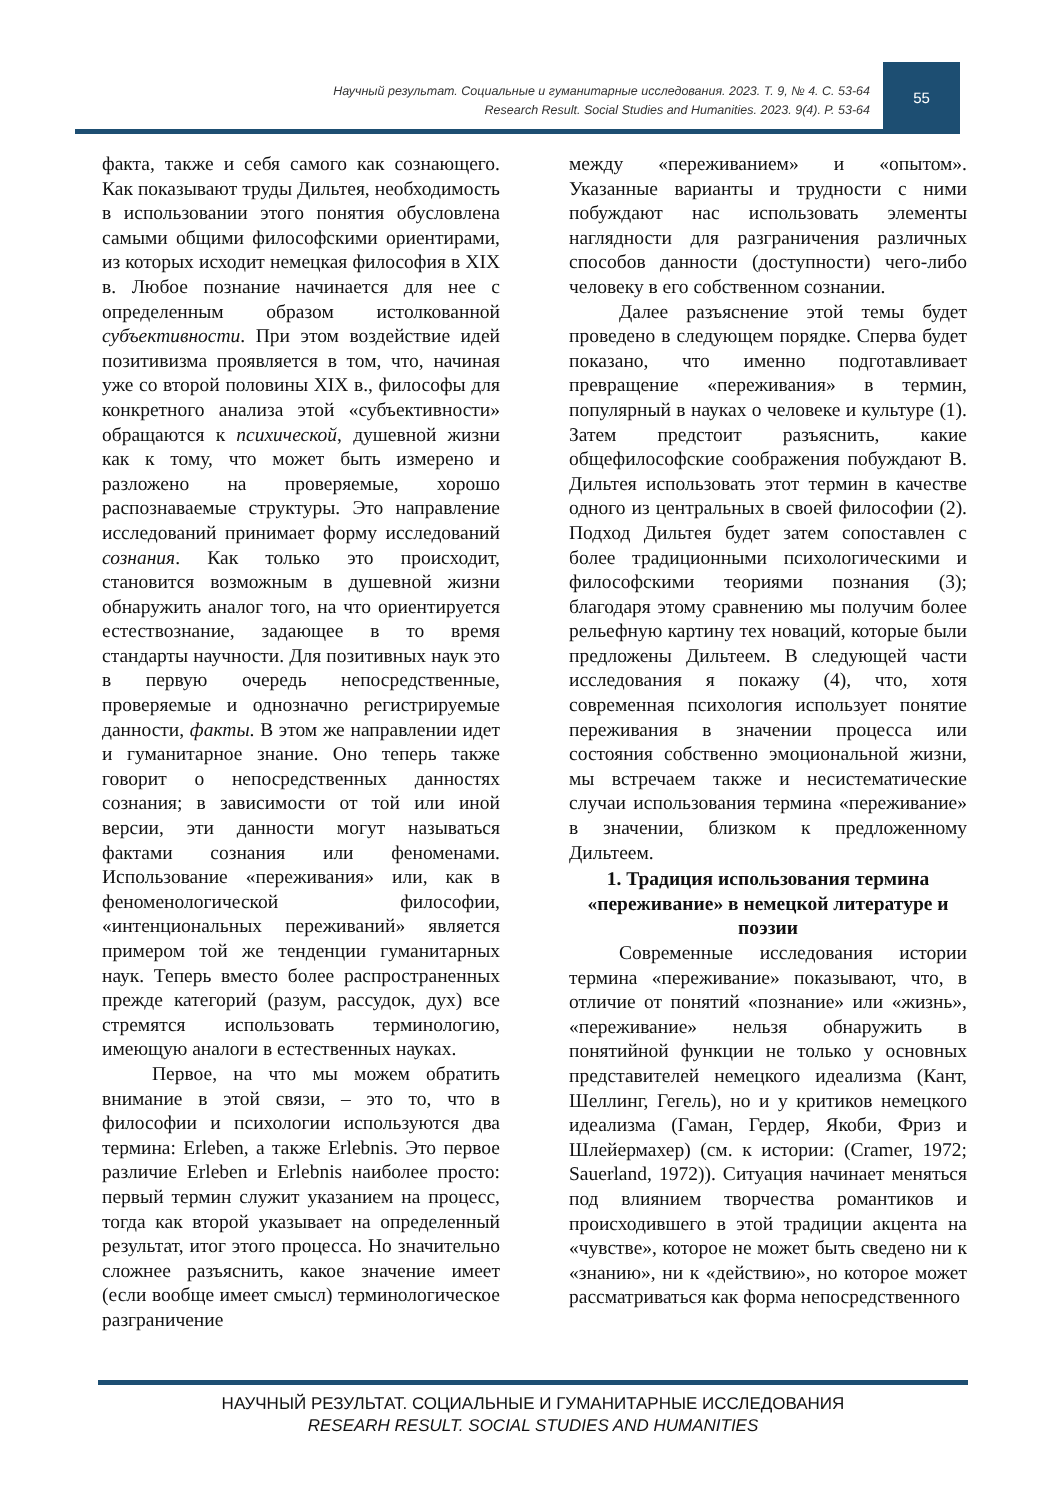Научный результат. Социальные и гуманитарные исследования. 2023. Т. 9, № 4. С. 53-64
Research Result. Social Studies and Humanities. 2023. 9(4). P. 53-64
55
факта, также и себя самого как сознающего. Как показывают труды Дильтея, необходимость в использовании этого понятия обусловлена самыми общими философскими ориентирами, из которых исходит немецкая философия в XIX в. Любое познание начинается для нее с определенным образом истолкованной субъективности. При этом воздействие идей позитивизма проявляется в том, что, начиная уже со второй половины XIX в., философы для конкретного анализа этой «субъективности» обращаются к психической, душевной жизни как к тому, что может быть измерено и разложено на проверяемые, хорошо распознаваемые структуры. Это направление исследований принимает форму исследований сознания. Как только это происходит, становится возможным в душевной жизни обнаружить аналог того, на что ориентируется естествознание, задающее в то время стандарты научности. Для позитивных наук это в первую очередь непосредственные, проверяемые и однозначно регистрируемые данности, факты. В этом же направлении идет и гуманитарное знание. Оно теперь также говорит о непосредственных данностях сознания; в зависимости от той или иной версии, эти данности могут называться фактами сознания или феноменами. Использование «переживания» или, как в феноменологической философии, «интенциональных переживаний» является примером той же тенденции гуманитарных наук. Теперь вместо более распространенных прежде категорий (разум, рассудок, дух) все стремятся использовать терминологию, имеющую аналоги в естественных науках.
Первое, на что мы можем обратить внимание в этой связи, – это то, что в философии и психологии используются два термина: Erleben, а также Erlebnis. Это первое различие Erleben и Erlebnis наиболее просто: первый термин служит указанием на процесс, тогда как второй указывает на определенный результат, итог этого процесса. Но значительно сложнее разъяснить, какое значение имеет (если вообще имеет смысл) терминологическое разграничение
между «переживанием» и «опытом». Указанные варианты и трудности с ними побуждают нас использовать элементы наглядности для разграничения различных способов данности (доступности) чего-либо человеку в его собственном сознании.
Далее разъяснение этой темы будет проведено в следующем порядке. Сперва будет показано, что именно подготавливает превращение «переживания» в термин, популярный в науках о человеке и культуре (1). Затем предстоит разъяснить, какие общефилософские соображения побуждают В. Дильтея использовать этот термин в качестве одного из центральных в своей философии (2). Подход Дильтея будет затем сопоставлен с более традиционными психологическими и философскими теориями познания (3); благодаря этому сравнению мы получим более рельефную картину тех новаций, которые были предложены Дильтеем. В следующей части исследования я покажу (4), что, хотя современная психология использует понятие переживания в значении процесса или состояния собственно эмоциональной жизни, мы встречаем также и несистематические случаи использования термина «переживание» в значении, близком к предложенному Дильтеем.
1. Традиция использования термина «переживание» в немецкой литературе и поэзии
Современные исследования истории термина «переживание» показывают, что, в отличие от понятий «познание» или «жизнь», «переживание» нельзя обнаружить в понятийной функции не только у основных представителей немецкого идеализма (Кант, Шеллинг, Гегель), но и у критиков немецкого идеализма (Гаман, Гердер, Якоби, Фриз и Шлейермахер) (см. к истории: (Cramer, 1972; Sauerland, 1972)). Ситуация начинает меняться под влиянием творчества романтиков и происходившего в этой традиции акцента на «чувстве», которое не может быть сведено ни к «знанию», ни к «действию», но которое может рассматриваться как форма непосредственного
НАУЧНЫЙ РЕЗУЛЬТАТ. СОЦИАЛЬНЫЕ И ГУМАНИТАРНЫЕ ИССЛЕДОВАНИЯ
RESEARH RESULT. SOCIAL STUDIES AND HUMANITIES